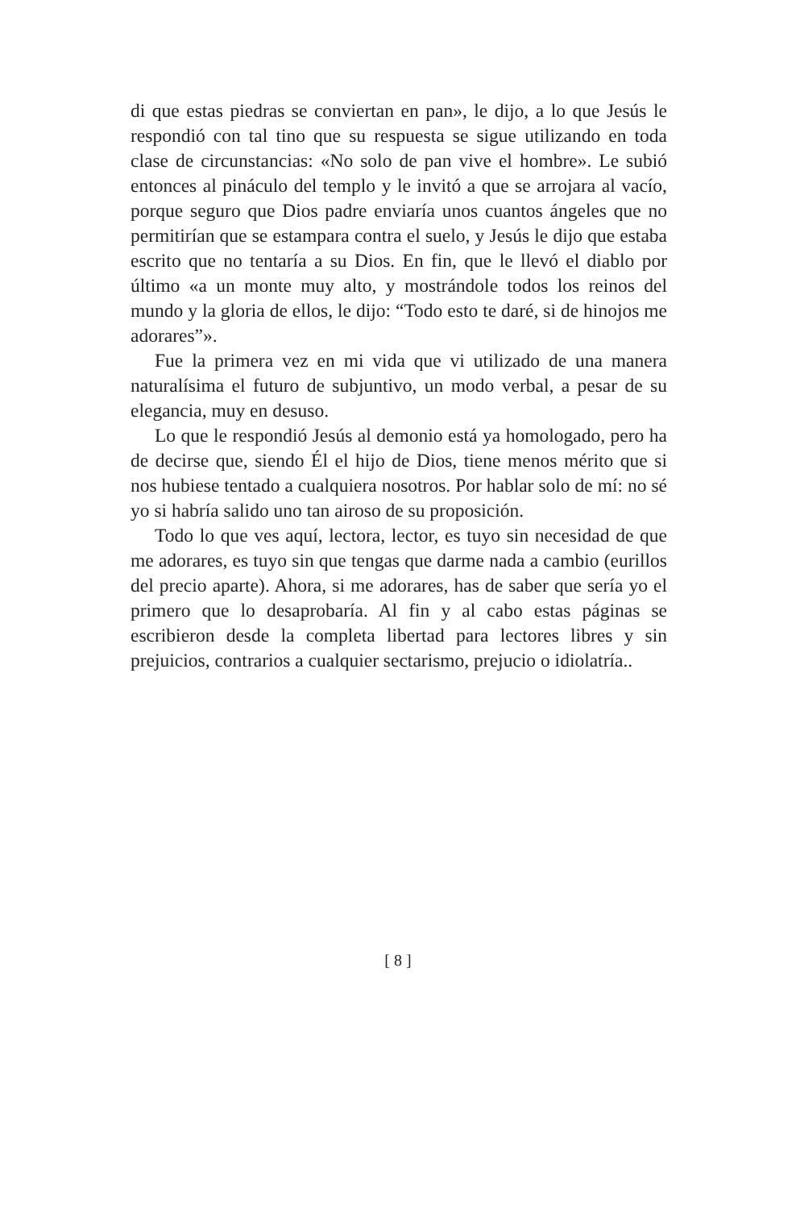di que estas piedras se conviertan en pan», le dijo, a lo que Jesús le respondió con tal tino que su respuesta se sigue utilizando en toda clase de circunstancias: «No solo de pan vive el hombre». Le subió entonces al pináculo del templo y le invitó a que se arrojara al vacío, porque seguro que Dios padre enviaría unos cuantos ángeles que no permitirían que se estampara contra el suelo, y Jesús le dijo que estaba escrito que no tentaría a su Dios. En fin, que le llevó el diablo por último «a un monte muy alto, y mostrándole todos los reinos del mundo y la gloria de ellos, le dijo: “Todo esto te daré, si de hinojos me adorares”».
Fue la primera vez en mi vida que vi utilizado de una manera naturalísima el futuro de subjuntivo, un modo verbal, a pesar de su elegancia, muy en desuso.
Lo que le respondió Jesús al demonio está ya homologado, pero ha de decirse que, siendo Él el hijo de Dios, tiene menos mérito que si nos hubiese tentado a cualquiera nosotros. Por hablar solo de mí: no sé yo si habría salido uno tan airoso de su proposición.
Todo lo que ves aquí, lectora, lector, es tuyo sin necesidad de que me adorares, es tuyo sin que tengas que darme nada a cambio (eurillos del precio aparte). Ahora, si me adorares, has de saber que sería yo el primero que lo desaprobaría. Al fin y al cabo estas páginas se escribieron desde la completa libertad para lectores libres y sin prejuicios, contrarios a cualquier sectarismo, prejucio o idiolatría..
[ 8 ]